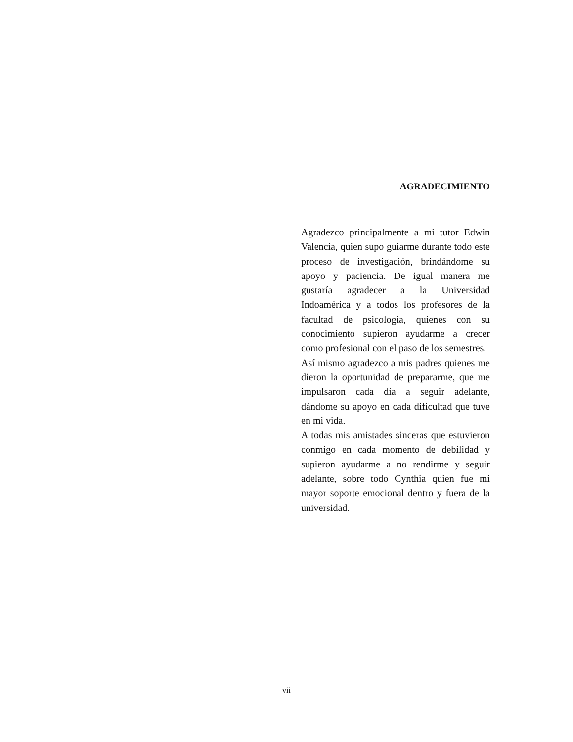AGRADECIMIENTO
Agradezco principalmente a mi tutor Edwin Valencia, quien supo guiarme durante todo este proceso de investigación, brindándome su apoyo y paciencia. De igual manera me gustaría agradecer a la Universidad Indoamérica y a todos los profesores de la facultad de psicología, quienes con su conocimiento supieron ayudarme a crecer como profesional con el paso de los semestres.
Así mismo agradezco a mis padres quienes me dieron la oportunidad de prepararme, que me impulsaron cada día a seguir adelante, dándome su apoyo en cada dificultad que tuve en mi vida.
A todas mis amistades sinceras que estuvieron conmigo en cada momento de debilidad y supieron ayudarme a no rendirme y seguir adelante, sobre todo Cynthia quien fue mi mayor soporte emocional dentro y fuera de la universidad.
vii